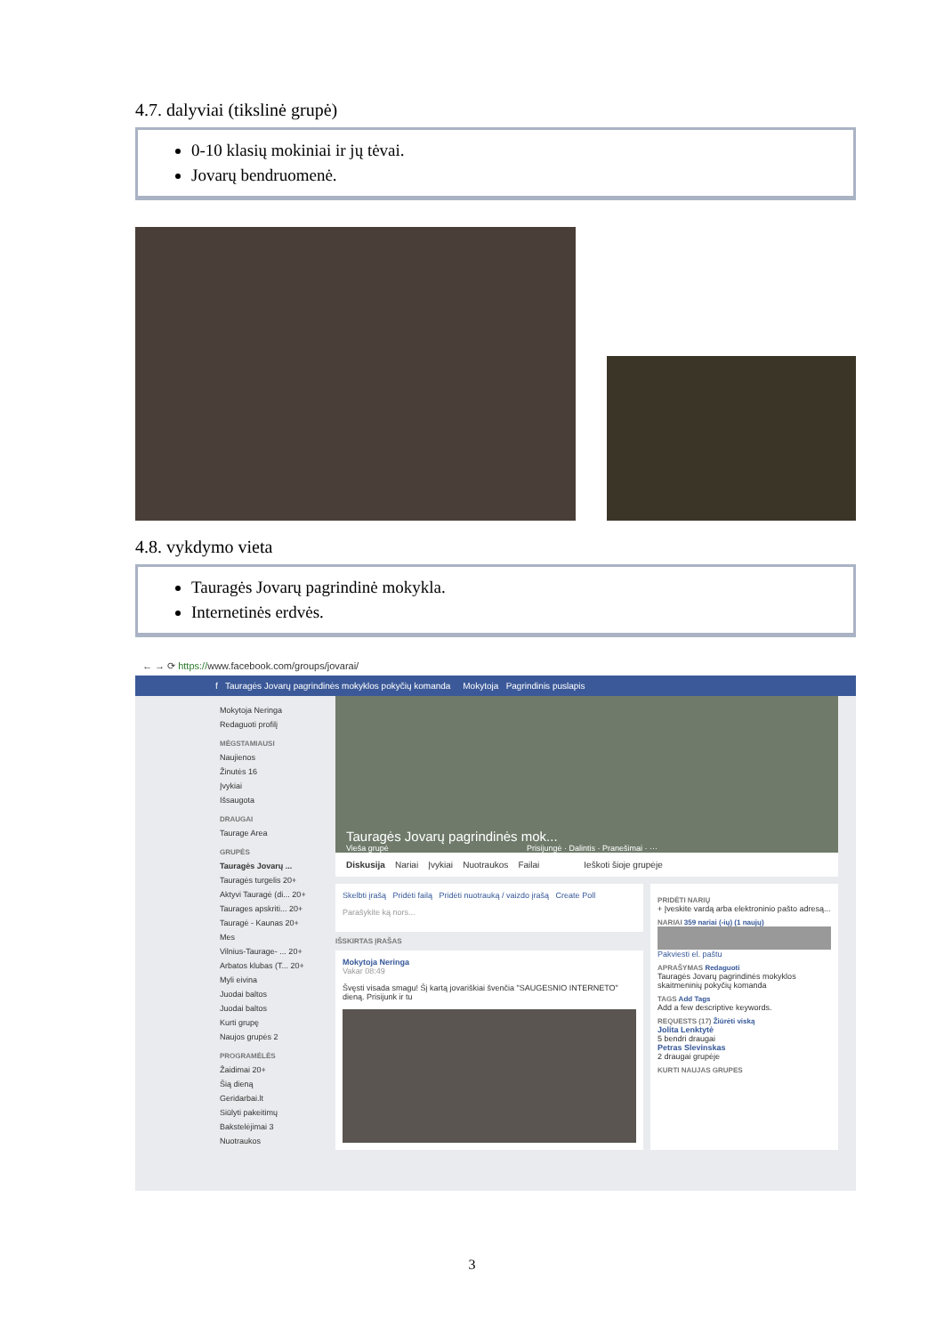4.7. dalyviai (tikslinė grupė)
0-10 klasių mokiniai ir jų tėvai.
Jovarų bendruomenė.
4.8. vykdymo vieta
Tauragės Jovarų pagrindinė mokykla.
Internetinės erdvės.
← → ⟳ https://www.facebook.com/groups/jovarai/
f Tauragės Jovarų pagrindinės mokyklos pokyčių komanda Mokytoja Pagrindinis puslapis
Mokytoja Neringa
Redaguoti profilį
MĖGSTAMIAUSI
Naujienos
Žinutės 16
Įvykiai
Išsaugota
DRAUGAI
Taurage Area
GRUPĖS
Tauragės Jovarų ...
Tauragės turgelis 20+
Aktyvi Tauragė (di... 20+
Taurages apskriti... 20+
Tauragė - Kaunas 20+
Mes
Vilnius-Taurage- ... 20+
Arbatos klubas (T... 20+
Myli eivina
Juodai baltos
Juodai baltos
Kurti grupę
Naujos grupės 2
PROGRAMĖLĖS
Žaidimai 20+
Šią dieną
Geridarbai.lt
Siūlyti pakeitimų
Bakstelėjimai 3
Nuotraukos
Tauragės Jovarų pagrindinės mok...
Vieša grupė Prisijungė · Dalintis · Pranešimai · ···
Diskusija Nariai Įvykiai Nuotraukos Failai Ieškoti šioje grupėje
Skelbti įrašą Pridėti failą Pridėti nuotrauką / vaizdo įrašą Create Poll
Parašykite ką nors...
IŠSKIRTAS ĮRAŠAS
Mokytoja Neringa
Vakar 08:49
Švęsti visada smagu! Šį kartą jovariškiai švenčia "SAUGESNIO INTERNETO" dieną. Prisijunk ir tu
PRIDĖTI NARIŲ
+ Įveskite vardą arba elektroninio pašto adresą...
NARIAI 359 nariai (-ių) (1 naujų)
Pakviesti el. paštu
APRAŠYMAS Redaguoti
Tauragės Jovarų pagrindinės mokyklos skaitmeninių pokyčių komanda
TAGS Add Tags
Add a few descriptive keywords.
REQUESTS (17) Žiūrėti viską
Jolita Lenktytė
5 bendri draugai
Petras Slevinskas
2 draugai grupėje
KURTI NAUJAS GRUPES
3